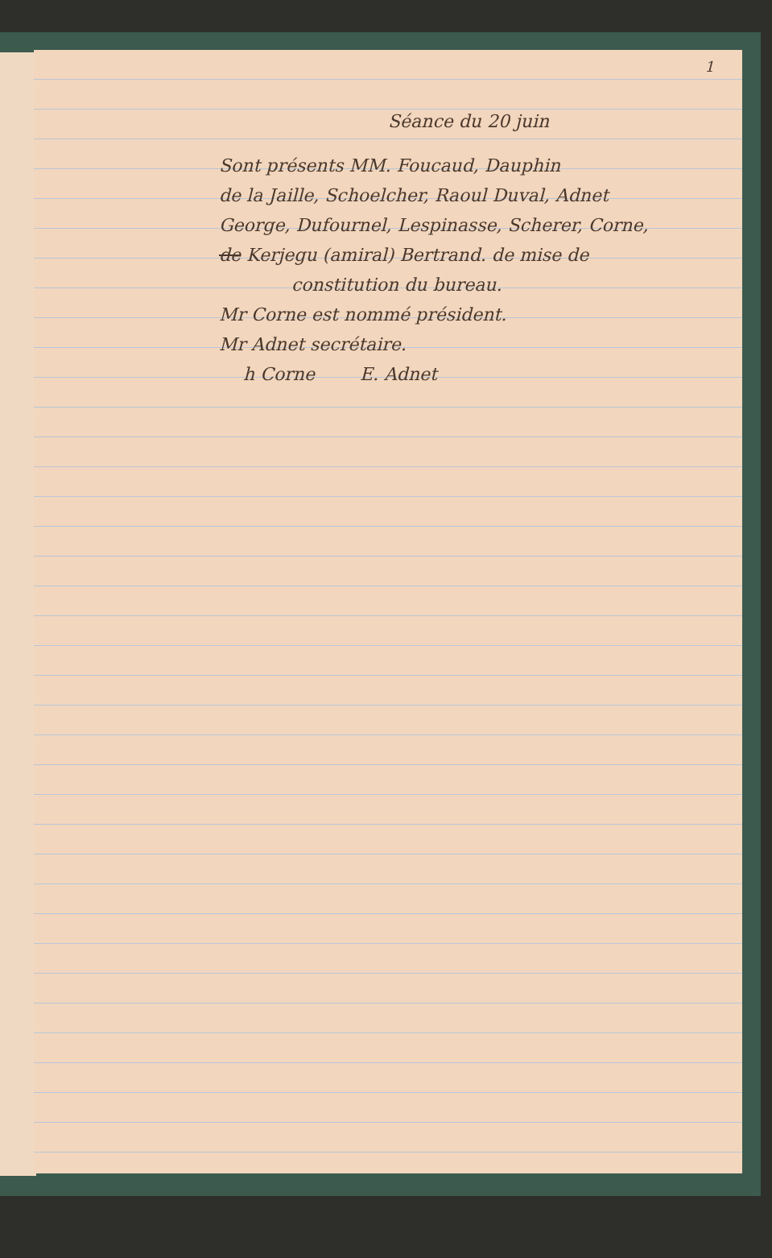1
Séance du 20 juin
Sont présents MM. Foucaud, Dauphin
de la Jaille, Schoelcher, Raoul Duval, Adnet
George, Dufournel, Lespinasse, Scherer, Corne,
de Kerjegu (amiral) Bertrand. de mise de
constitution du bureau.
Mr Corne est nommé président.
Mr Adnet secrétaire.
h Corne E. Adnet